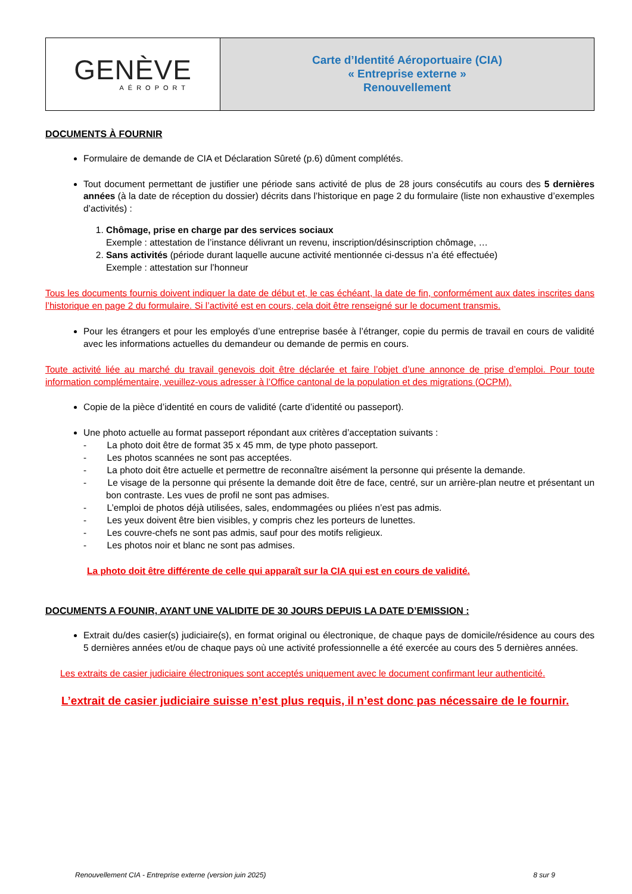| GENÈVE AÉROPORT | Carte d’Identité Aéroportuaire (CIA) « Entreprise externe » Renouvellement |
DOCUMENTS À FOURNIR
Formulaire de demande de CIA et Déclaration Sûreté (p.6) dûment complétés.
Tout document permettant de justifier une période sans activité de plus de 28 jours consécutifs au cours des 5 dernières années (à la date de réception du dossier) décrits dans l’historique en page 2 du formulaire (liste non exhaustive d’exemples d’activités) :
1. Chômage, prise en charge par des services sociaux
Exemple : attestation de l’instance délivrant un revenu, inscription/désinscription chômage, …
2. Sans activités (période durant laquelle aucune activité mentionnée ci-dessus n’a été effectuée)
Exemple : attestation sur l’honneur
Tous les documents fournis doivent indiquer la date de début et, le cas échéant, la date de fin, conformément aux dates inscrites dans l’historique en page 2 du formulaire. Si l’activité est en cours, cela doit être renseigné sur le document transmis.
Pour les étrangers et pour les employés d’une entreprise basée à l’étranger, copie du permis de travail en cours de validité avec les informations actuelles du demandeur ou demande de permis en cours.
Toute activité liée au marché du travail genevois doit être déclarée et faire l’objet d’une annonce de prise d’emploi. Pour toute information complémentaire, veuillez-vous adresser à l’Office cantonal de la population et des migrations (OCPM).
Copie de la pièce d’identité en cours de validité (carte d’identité ou passeport).
Une photo actuelle au format passeport répondant aux critères d’acceptation suivants :
- La photo doit être de format 35 x 45 mm, de type photo passeport.
- Les photos scannées ne sont pas acceptées.
- La photo doit être actuelle et permettre de reconnaître aisément la personne qui présente la demande.
- Le visage de la personne qui présente la demande doit être de face, centré, sur un arrière-plan neutre et présentant un bon contraste. Les vues de profil ne sont pas admises.
- L’emploi de photos déjà utilisées, sales, endommagées ou pliées n’est pas admis.
- Les yeux doivent être bien visibles, y compris chez les porteurs de lunettes.
- Les couvre-chefs ne sont pas admis, sauf pour des motifs religieux.
- Les photos noir et blanc ne sont pas admises.
La photo doit être différente de celle qui apparaît sur la CIA qui est en cours de validité.
DOCUMENTS A FOUNIR, AYANT UNE VALIDITE DE 30 JOURS DEPUIS LA DATE D’EMISSION :
Extrait du/des casier(s) judiciaire(s), en format original ou électronique, de chaque pays de domicile/résidence au cours des 5 dernières années et/ou de chaque pays où une activité professionnelle a été exercée au cours des 5 dernières années.
Les extraits de casier judiciaire électroniques sont acceptés uniquement avec le document confirmant leur authenticité.
L’extrait de casier judiciaire suisse n’est plus requis, il n’est donc pas nécessaire de le fournir.
Renouvellement CIA - Entreprise externe (version juin 2025) 8 sur 9